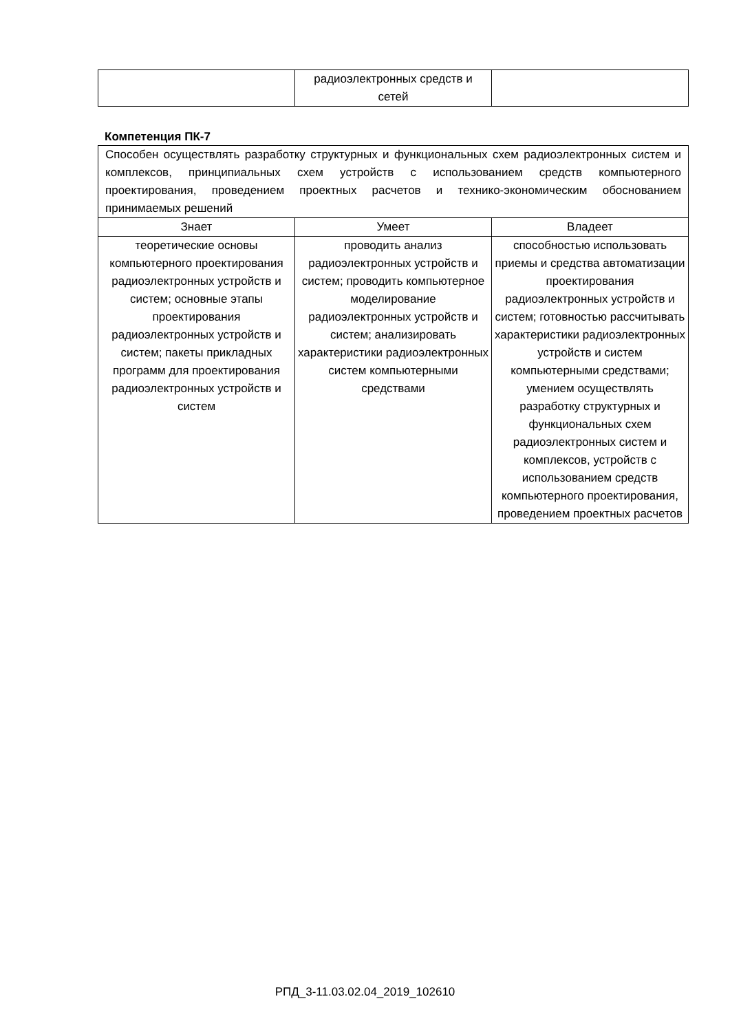| | радиоэлектронных средств и сетей | |
Компетенция ПК-7
| Способен осуществлять разработку структурных и функциональных схем радиоэлектронных систем и комплексов, принципиальных схем устройств с использованием средств компьютерного проектирования, проведением проектных расчетов и технико-экономическим обоснованием принимаемых решений | | |
| Знает | Умеет | Владеет |
| теоретические основы компьютерного проектирования радиоэлектронных устройств и систем; основные этапы проектирования радиоэлектронных устройств и систем; пакеты прикладных программ для проектирования радиоэлектронных устройств и систем | проводить анализ радиоэлектронных устройств и систем; проводить компьютерное моделирование радиоэлектронных устройств и систем; анализировать характеристики радиоэлектронных систем компьютерными средствами | способностью использовать приемы и средства автоматизации проектирования радиоэлектронных устройств и систем; готовностью рассчитывать характеристики радиоэлектронных устройств и систем компьютерными средствами; умением осуществлять разработку структурных и функциональных схем радиоэлектронных систем и комплексов, устройств с использованием средств компьютерного проектирования, проведением проектных расчетов |
РПД_3-11.03.02.04_2019_102610